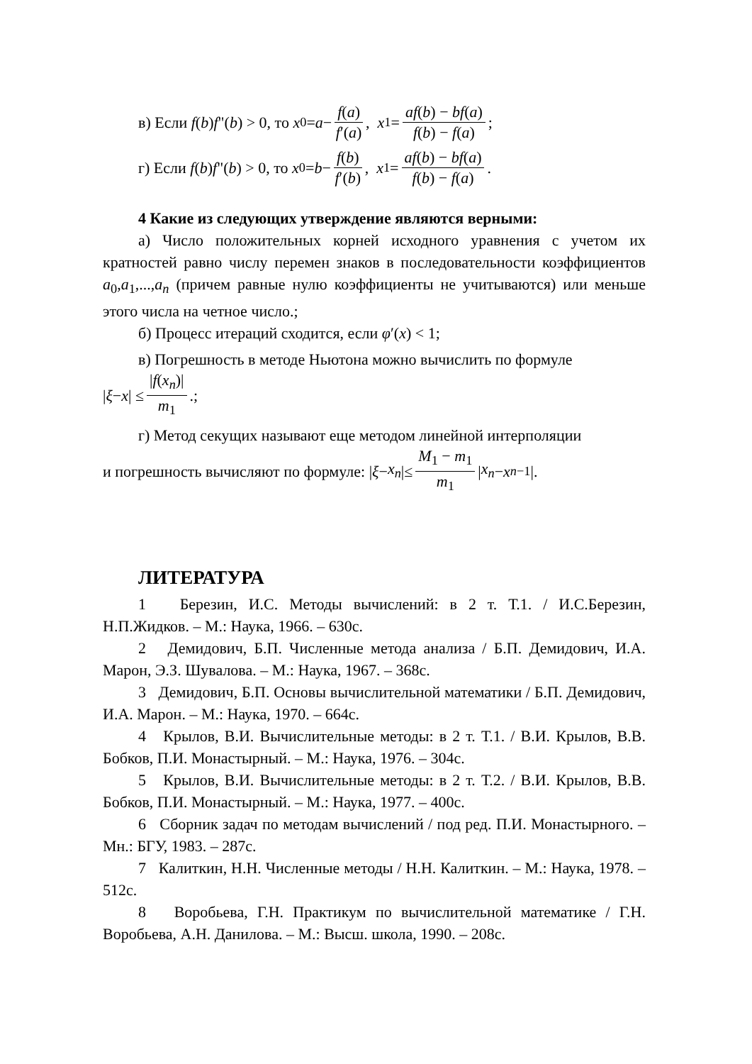в) Если f (b) f "(b) > 0, то x<sub>0</sub> = a − f(a) f′(a), x<sub>1</sub> = af(b) − bf(a) f(b) − f(a);
г) Если f (b) f "(b) > 0, то x<sub>0</sub> = b − f(b) f′(b), x<sub>1</sub> = af(b) − bf(a) f(b) − f(a).
4 Какие из следующих утверждение являются верными:
а) Число положительных корней исходного уравнения с учетом их кратностей равно числу перемен знаков в последовательности коэффициентов a<sub>0</sub>,a<sub>1</sub>,...,a<sub>n</sub> (причем равные нулю коэффициенты не учитываются) или меньше этого числа на четное число.;
б) Процесс итераций сходится, если φ′(x) < 1;
в) Погрешность в методе Ньютона можно вычислить по формуле
| ξ − x | ≤ |f(x<sub>n</sub>)| m<sub>1</sub>.;
г) Метод секущих называют еще методом линейной интерполяции
и погрешность вычисляют по формуле: | ξ − x<sub>n</sub> |≤ M<sub>1</sub> − m<sub>1</sub> m<sub>1</sub> | x<sub>n</sub> − x<sub>n−1</sub> |.
ЛИТЕРАТУРА
1 Березин, И.С. Методы вычислений: в 2 т. Т.1. / И.С.Березин, Н.П.Жидков. – М.: Наука, 1966. – 630с.
2 Демидович, Б.П. Численные метода анализа / Б.П. Демидович, И.А. Марон, Э.З. Шувалова. – М.: Наука, 1967. – 368с.
3 Демидович, Б.П. Основы вычислительной математики / Б.П. Демидович, И.А. Марон. – М.: Наука, 1970. – 664с.
4 Крылов, В.И. Вычислительные методы: в 2 т. Т.1. / В.И. Крылов, В.В. Бобков, П.И. Монастырный. – М.: Наука, 1976. – 304с.
5 Крылов, В.И. Вычислительные методы: в 2 т. Т.2. / В.И. Крылов, В.В. Бобков, П.И. Монастырный. – М.: Наука, 1977. – 400с.
6 Сборник задач по методам вычислений / под ред. П.И. Монастырного. – Мн.: БГУ, 1983. – 287с.
7 Калиткин, Н.Н. Численные методы / Н.Н. Калиткин. – М.: Наука, 1978. – 512с.
8 Воробьева, Г.Н. Практикум по вычислительной математике / Г.Н. Воробьева, А.Н. Данилова. – М.: Высш. школа, 1990. – 208с.